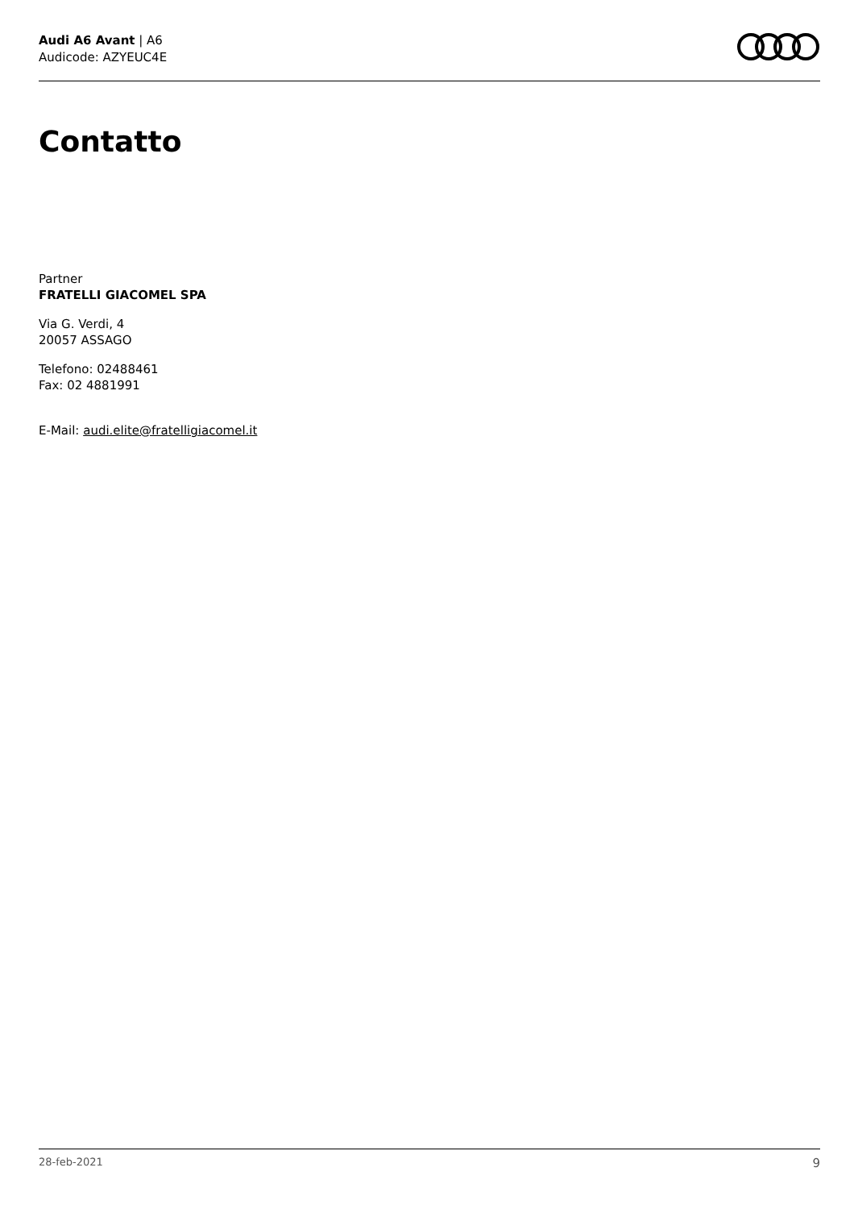Audi A6 Avant | A6
Audicode: AZYEUC4E
Contatto
Partner
FRATELLI GIACOMEL SPA
Via G. Verdi, 4
20057 ASSAGO
Telefono: 02488461
Fax: 02 4881991
E-Mail: audi.elite@fratelligiacomel.it
28-feb-2021 9